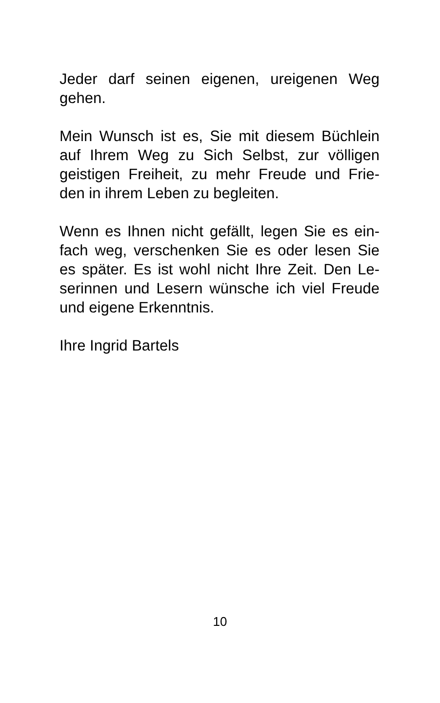Jeder darf seinen eigenen, ureigenen Weg gehen.
Mein Wunsch ist es, Sie mit diesem Büchlein auf Ihrem Weg zu Sich Selbst, zur völligen geistigen Freiheit, zu mehr Freude und Frie-den in ihrem Leben zu begleiten.
Wenn es Ihnen nicht gefällt, legen Sie es ein-fach weg, verschenken Sie es oder lesen Sie es später. Es ist wohl nicht Ihre Zeit. Den Le-serinnen und Lesern wünsche ich viel Freude und eigene Erkenntnis.
Ihre Ingrid Bartels
10